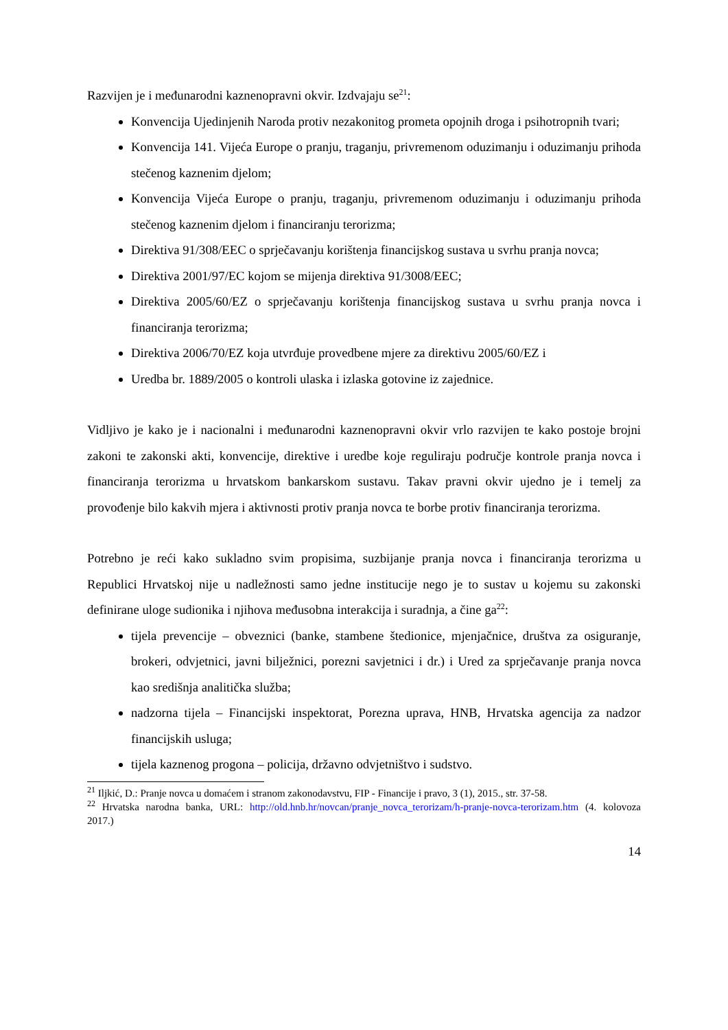Razvijen je i međunarodni kaznenopravni okvir. Izdvajaju se<sup>21</sup>:
Konvencija Ujedinjenih Naroda protiv nezakonitog prometa opojnih droga i psihotropnih tvari;
Konvencija 141. Vijeća Europe o pranju, traganju, privremenom oduzimanju i oduzimanju prihoda stečenog kaznenim djelom;
Konvencija Vijeća Europe o pranju, traganju, privremenom oduzimanju i oduzimanju prihoda stečenog kaznenim djelom i financiranju terorizma;
Direktiva 91/308/EEC o sprječavanju korištenja financijskog sustava u svrhu pranja novca;
Direktiva 2001/97/EC kojom se mijenja direktiva 91/3008/EEC;
Direktiva 2005/60/EZ o sprječavanju korištenja financijskog sustava u svrhu pranja novca i financiranja terorizma;
Direktiva 2006/70/EZ koja utvrđuje provedbene mjere za direktivu 2005/60/EZ i
Uredba br. 1889/2005 o kontroli ulaska i izlaska gotovine iz zajednice.
Vidljivo je kako je i nacionalni i međunarodni kaznenopravni okvir vrlo razvijen te kako postoje brojni zakoni te zakonski akti, konvencije, direktive i uredbe koje reguliraju područje kontrole pranja novca i financiranja terorizma u hrvatskom bankarskom sustavu. Takav pravni okvir ujedno je i temelj za provođenje bilo kakvih mjera i aktivnosti protiv pranja novca te borbe protiv financiranja terorizma.
Potrebno je reći kako sukladno svim propisima, suzbijanje pranja novca i financiranja terorizma u Republici Hrvatskoj nije u nadležnosti samo jedne institucije nego je to sustav u kojemu su zakonski definirane uloge sudionika i njihova međusobna interakcija i suradnja, a čine ga<sup>22</sup>:
tijela prevencije – obveznici (banke, stambene štedionice, mjenjačnice, društva za osiguranje, brokeri, odvjetnici, javni bilježnici, porezni savjetnici i dr.) i Ured za sprječavanje pranja novca kao središnja analitička služba;
nadzorna tijela – Financijski inspektorat, Porezna uprava, HNB, Hrvatska agencija za nadzor financijskih usluga;
tijela kaznenog progona – policija, državno odvjetništvo i sudstvo.
<sup>21</sup> Iljkić, D.: Pranje novca u domaćem i stranom zakonodavstvu, FIP - Financije i pravo, 3 (1), 2015., str. 37-58.
<sup>22</sup> Hrvatska narodna banka, URL: http://old.hnb.hr/novcan/pranje_novca_terorizam/h-pranje-novca-terorizam.htm (4. kolovoza 2017.)
14